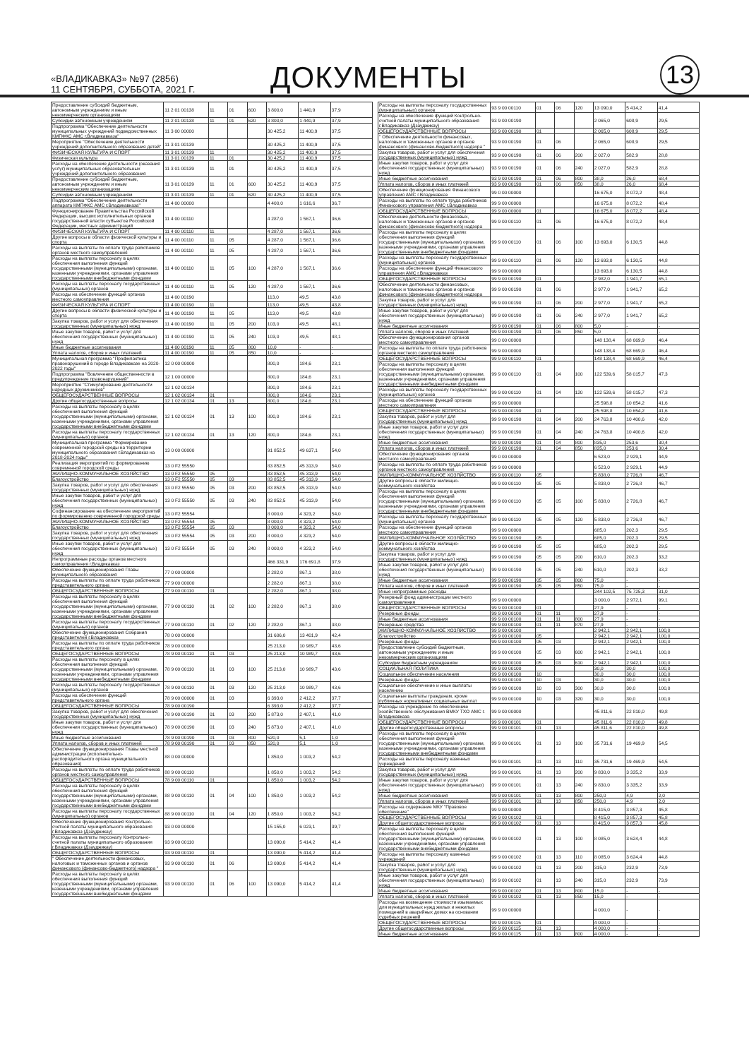«ВЛАДИКАВКАЗ» №97 (2856)
11 СЕНТЯБРЯ, СУББОТА, 2021 Г.
ДОКУМЕНТЫ
13
| Предоставление субсидий бюджетным, автономным учреждениям и иным некоммерческим организациям | 11 2 01 00138 | 11 | 01 | 600 | 3 800,0 | 1 440,9 | 37,9 |
| Субсидии автономным учреждениям | 11 2 01 00138 | 11 | 01 | 620 | 3 800,0 | 1 440,9 | 37,9 |
| Подпрограмма "Обеспечение деятельности муниципальных учреждений подведомственных КМПФКС АМС г.Владикавказа" | 11 3 00 00000 | | | | 30 425,2 | 11 400,9 | 37,5 |
| Мероприятие "Обеспечение деятельности учреждений дополнительного образования детей" | 11 3 01 00139 | | | | 30 425,2 | 11 400,9 | 37,5 |
| ФИЗИЧЕСКАЯ КУЛЬТУРА И СПОРТ | 11 3 01 00139 | 11 | | | 30 425,2 | 11 400,9 | 37,5 |
| Физическая культура | 11 3 01 00139 | 11 | 01 | | 30 425,2 | 11 400,9 | 37,5 |
| Расходы на обеспечение деятельности (оказания услуг) муниципальных образовательных учреждений дополнительного образования | 11 3 01 00139 | 11 | 01 | | 30 425,2 | 11 400,9 | 37,5 |
| Предоставление субсидий бюджетным, автономным учреждениям и иным некоммерческим организациям | 11 3 01 00139 | 11 | 01 | 600 | 30 425,2 | 11 400,9 | 37,5 |
| Субсидии автономным учреждениям | 11 3 01 00139 | 11 | 01 | 620 | 30 425,2 | 11 400,9 | 37,5 |
| Подпрограмма "Обеспечение деятельности аппарата КМПФКС АМС г.Владикавказа" | 11 4 00 00000 | | | | 4 400,0 | 1 616,6 | 36,7 |
| Функционирование Правительства Российской Федерации, высших исполнительных органов государственной власти субъектов Российской Федерации, местных администраций | 11 4 00 00110 | | | | 4 287,0 | 1 567,1 | 36,6 |
| ФИЗИЧЕСКАЯ КУЛЬТУРА И СПОРТ | 11 4 00 00110 | 11 | | | 4 287,0 | 1 567,1 | 36,6 |
| Другие вопросы в области физической культуры и спорта | 11 4 00 00110 | 11 | 05 | | 4 287,0 | 1 567,1 | 36,6 |
| Расходы на выплаты по оплате труда работников органов местного самоуправления | 11 4 00 00110 | 11 | 05 | | 4 287,0 | 1 567,1 | 36,6 |
| Расходы на выплаты персоналу в целях обеспечения выполнения функций государственными (муниципальными) органами, казенными учреждениями, органами управления государственными внебюджетными фондами | 11 4 00 00110 | 11 | 05 | 100 | 4 287,0 | 1 567,1 | 36,6 |
| Расходы на выплаты персоналу государственных (муниципальных) органов | 11 4 00 00110 | 11 | 05 | 120 | 4 287,0 | 1 567,1 | 36,6 |
| Расходы на обеспечение функций органов местного самоуправления | 11 4 00 00190 | | | | 113,0 | 49,5 | 43,8 |
| ФИЗИЧЕСКАЯ КУЛЬТУРА И СПОРТ | 11 4 00 00190 | 11 | | | 113,0 | 49,5 | 43,8 |
| Другие вопросы в области физической культуры и спорта | 11 4 00 00190 | 11 | 05 | | 113,0 | 49,5 | 43,8 |
| Закупка товаров, работ и услуг для обеспечения государственных (муниципальных) нужд | 11 4 00 00190 | 11 | 05 | 200 | 103,0 | 49,5 | 48,1 |
| Иные закупки товаров, работ и услуг для обеспечения государственных (муниципальных) нужд | 11 4 00 00190 | 11 | 05 | 240 | 103,0 | 49,5 | 48,1 |
| Иные бюджетные ассигнования | 11 4 00 00190 | 11 | 05 | 800 | 10,0 | - | - |
| Уплата налогов, сборов и иных платежей | 11 4 00 00190 | 11 | 05 | 850 | 10,0 | - | - |
| Муниципальная программа "Профилактика правонарушений в городе Владикавказе на 2020-2022 годы" | 12 0 00 00000 | | | | 800,0 | 184,6 | 23,1 |
| Подпрограмма "Вовлечение общественности в предупреждение правонарушений" | 12 1 00 00000 | | | | 800,0 | 184,6 | 23,1 |
| Мероприятие "Стимулирование деятельности народных дружинников" | 12 1 02 00134 | | | | 800,0 | 184,6 | 23,1 |
| ОБЩЕГОСУДАРСТВЕННЫЕ ВОПРОСЫ | 12 1 02 00134 | 01 | | | 800,0 | 184,6 | 23,1 |
| Другие общегосударственные вопросы | 12 1 02 00134 | 01 | 13 | | 800,0 | 184,6 | 23,1 |
| Расходы на выплаты персоналу в целях обеспечения выполнения функций государственными (муниципальными) органами, казенными учреждениями, органами управления государственными внебюджетными фондами | 12 1 02 00134 | 01 | 13 | 100 | 800,0 | 184,6 | 23,1 |
| Расходы на выплаты персоналу государственных (муниципальных) органов | 12 1 02 00134 | 01 | 13 | 120 | 800,0 | 184,6 | 23,1 |
| Муниципальная программа "Формирование современной городской среды на территории муниципального образования г.Владикавказ на 2018-2024 годы" | 13 0 00 00000 | | | | 91 852,5 | 49 637,1 | 54,0 |
| Реализация мероприятий по формированию современной городской среды | 13 0 F2 55550 | | | | 83 852,5 | 45 313,9 | 54,0 |
| ЖИЛИЩНО-КОММУНАЛЬНОЕ ХОЗЯЙСТВО | 13 0 F2 55550 | 05 | | | 83 852,5 | 45 313,9 | 54,0 |
| Благоустройство | 13 0 F2 55550 | 05 | 03 | | 83 852,5 | 45 313,9 | 54,0 |
| Закупка товаров, работ и услуг для обеспечения государственных (муниципальных) нужд | 13 0 F2 55550 | 05 | 03 | 200 | 83 852,5 | 45 313,9 | 54,0 |
| Иные закупки товаров, работ и услуг для обеспечения государственных (муниципальных) нужд | 13 0 F2 55550 | 05 | 03 | 240 | 83 852,5 | 45 313,9 | 54,0 |
| Софинансирование на обеспечение мероприятий по формированию современной городской среды | 13 0 F2 55554 | | | | 8 000,0 | 4 323,2 | 54,0 |
| ЖИЛИЩНО-КОММУНАЛЬНОЕ ХОЗЯЙСТВО | 13 0 F2 55554 | 05 | | | 8 000,0 | 4 323,2 | 54,0 |
| Благоустройство | 13 0 F2 55554 | 05 | 03 | | 8 000,0 | 4 323,2 | 54,0 |
| Закупка товаров, работ и услуг для обеспечения государственных (муниципальных) нужд | 13 0 F2 55554 | 05 | 03 | 200 | 8 000,0 | 4 323,2 | 54,0 |
| Иные закупки товаров, работ и услуг для обеспечения государственных (муниципальных) нужд | 13 0 F2 55554 | 05 | 03 | 240 | 8 000,0 | 4 323,2 | 54,0 |
| Непрограммные расходы органов местного самоуправления г.Владикавказ | | | | | 466 331,9 | 176 691,8 | 37,9 |
| Обеспечение функционирования Главы муниципального образования | 77 0 00 00000 | | | | 2 282,0 | 867,1 | 38,0 |
| Расходы на выплаты по оплате труда работников представительного органа | 77 9 00 00000 | | | | 2 282,0 | 867,1 | 38,0 |
| ОБЩЕГОСУДАРСТВЕННЫЕ ВОПРОСЫ | 77 9 00 00110 | 01 | | | 2 282,0 | 867,1 | 38,0 |
| Расходы на выплаты персоналу в целях обеспечения выполнения функций государственными (муниципальными) органами, казенными учреждениями, органами управления государственными внебюджетными фондами | 77 9 00 00110 | 01 | 02 | 100 | 2 282,0 | 867,1 | 38,0 |
| Расходы на выплаты персоналу государственных (муниципальных) органов | 77 9 00 00110 | 01 | 02 | 120 | 2 282,0 | 867,1 | 38,0 |
| Обеспечение функционирования Собрания представителей г.Владикавказ | 78 0 00 00000 | | | | 31 606,0 | 13 401,9 | 42,4 |
| Расходы на выплаты по оплате труда работников представительного органа | 78 9 00 00000 | | | | 25 213,0 | 10 989,7 | 43,6 |
| ОБЩЕГОСУДАРСТВЕННЫЕ ВОПРОСЫ | 78 9 00 00110 | 01 | 03 | | 25 213,0 | 10 989,7 | 43,6 |
| Расходы на выплаты персоналу в целях обеспечения выполнения функций государственными (муниципальными) органами, казенными учреждениями, органами управления государственными внебюджетными фондами | 78 9 00 00110 | 01 | 03 | 100 | 25 213,0 | 10 989,7 | 43,6 |
| Расходы на выплаты персоналу государственных (муниципальных) органов | 78 9 00 00110 | 01 | 03 | 120 | 25 213,0 | 10 989,7 | 43,6 |
| Расходы на обеспечение функций представительного органа | 78 9 00 00000 | 01 | 03 | | 6 393,0 | 2 412,2 | 37,7 |
| ОБЩЕГОСУДАРСТВЕННЫЕ ВОПРОСЫ | 78 9 00 00190 | | | | 6 393,0 | 2 412,2 | 37,7 |
| Закупка товаров, работ и услуг для обеспечения государственных (муниципальных) нужд | 78 9 00 00190 | 01 | 03 | 200 | 5 873,0 | 2 407,1 | 41,0 |
| Иные закупки товаров, работ и услуг для обеспечения государственных (муниципальных) нужд | 78 9 00 00190 | 01 | 03 | 240 | 5 873,0 | 2 407,1 | 41,0 |
| Иные бюджетные ассигнования | 78 9 00 00190 | 01 | 03 | 800 | 520,0 | 5,1 | 1,0 |
| Уплата налогов, сборов и иных платежей | 78 9 00 00190 | 01 | 03 | 850 | 520,0 | 5,1 | 1,0 |
| Обеспечение функционирования Главы местной администрации (исполнительно-распорядительного органа муниципального образования) | 88 0 00 00000 | | | | 1 850,0 | 1 003,2 | 54,2 |
| Расходы на выплаты по оплате труда работников органов местного самоуправления | 88 9 00 00110 | | | | 1 850,0 | 1 003,2 | 54,2 |
| ОБЩЕГОСУДАРСТВЕННЫЕ ВОПРОСЫ | 78 9 00 00110 | 01 | | | 1 850,0 | 1 003,2 | 54,2 |
| Расходы на выплаты персоналу в целях обеспечения выполнения функций государственными (муниципальными) органами, казенными учреждениями, органами управления государственными внебюджетными фондами | 88 9 00 00110 | 01 | 04 | 100 | 1 850,0 | 1 003,2 | 54,2 |
| Расходы на выплаты персоналу государственных (муниципальных) органов | 88 9 00 00110 | 01 | 04 | 120 | 1 850,0 | 1 003,2 | 54,2 |
| Обеспечение функционирования Контрольно-счетной палаты муниципального образования г.Владикавказ (Дзауджикау) | 93 0 00 00000 | | | | 15 155,0 | 6 023,1 | 39,7 |
| Расходы на выплаты персоналу Контрольно-счетной палаты муниципального образования г.Владикавказ (Дзауджикау) | 93 9 00 00110 | | | | 13 090,0 | 5 414,2 | 41,4 |
| ОБЩЕГОСУДАРСТВЕННЫЕ ВОПРОСЫ | 93 9 00 00110 | 01 | | | 13 090,0 | 5 414,2 | 41,4 |
| " Обеспечение деятельности финансовых, налоговых и таможенных органов и органов финансового (финансово-бюджетного) надзора " | 93 9 00 00110 | 01 | 06 | | 13 090,0 | 5 414,2 | 41,4 |
| Расходы на выплаты персоналу в целях обеспечения выполнения функций государственными (муниципальными) органами, казенными учреждениями, органами управления государственными внебюджетными фондами | 93 9 00 00110 | 01 | 06 | 100 | 13 090,0 | 5 414,2 | 41,4 |
| Расходы на выплаты персоналу государственных (муниципальных) органов | 93 9 00 00110 | 01 | 06 | 120 | 13 090,0 | 5 414,2 | 41,4 |
| Расходы на обеспечение функций Контрольно-счетной палаты муниципального образования г.Владикавказ (Дзауджикау) | 93 9 00 00190 | | | | 2 065,0 | 608,9 | 29,5 |
| ОБЩЕГОСУДАРСТВЕННЫЕ ВОПРОСЫ | 93 9 00 00190 | 01 | | | 2 065,0 | 608,9 | 29,5 |
| " Обеспечение деятельности финансовых, налоговых и таможенных органов и органов финансового (финансово-бюджетного) надзора " | 93 9 00 00190 | 01 | 06 | | 2 065,0 | 608,9 | 29,5 |
| Закупка товаров, работ и услуг для обеспечения государственных (муниципальных) нужд | 93 9 00 00190 | 01 | 06 | 200 | 2 027,0 | 582,9 | 28,8 |
| Иные закупки товаров, работ и услуг для обеспечения государственных (муниципальных) нужд | 93 9 00 00190 | 01 | 06 | 240 | 2 027,0 | 582,9 | 28,8 |
| Иные бюджетные ассигнования | 93 9 00 00190 | 01 | 06 | 800 | 38,0 | 26,0 | 68,4 |
| Уплата налогов, сборов и иных платежей | 93 9 00 00190 | 01 | 06 | 850 | 38,0 | 26,0 | 68,4 |
| Обеспечение функционирования Финансового управления АМС г.Владикавказ | 99 0 00 00000 | | | | 16 675,0 | 8 072,2 | 48,4 |
| Расходы на выплаты по оплате труда работников Финансового управления АМС г.Владикавказ | 99 9 00 00000 | | | | 16 675,0 | 8 072,2 | 48,4 |
| ОБЩЕГОСУДАРСТВЕННЫЕ ВОПРОСЫ | 99 9 00 00000 | 01 | | | 16 675,0 | 8 072,2 | 48,4 |
| Обеспечение деятельности финансовых, налоговых и таможенных органов и органов финансового (финансово-бюджетного) надзора | 99 9 00 00110 | 01 | 06 | | 16 675,0 | 8 072,2 | 48,4 |
| Расходы на выплаты персоналу в целях обеспечения выполнения функций государственными (муниципальными) органами, казенными учреждениями, органами управления государственными внебюджетными фондами | 99 9 00 00110 | 01 | 06 | 100 | 13 693,0 | 6 130,5 | 44,8 |
| Расходы на выплаты персоналу государственных (муниципальных) органов | 99 9 00 00110 | 01 | 06 | 120 | 13 693,0 | 6 130,5 | 44,8 |
| Расходы на обеспечение функций Финансового управления АМС г.Владикавказ | 99 9 00 00000 | | | | 13 693,0 | 6 130,5 | 44,8 |
| ОБЩЕГОСУДАРСТВЕННЫЕ ВОПРОСЫ | 99 9 00 00190 | 01 | | | 2 982,0 | 1 941,7 | 65,1 |
| Обеспечение деятельности финансовых, налоговых и таможенных органов и органов финансового (финансово-бюджетного) надзора | 99 9 00 00190 | 01 | 06 | | 2 977,0 | 1 941,7 | 65,2 |
| Закупка товаров, работ и услуг для государственных (муниципальных) нужд | 99 9 00 00190 | 01 | 06 | 200 | 2 977,0 | 1 941,7 | 65,2 |
| Иные закупки товаров, работ и услуг для обеспечения государственных (муниципальных) нужд | 99 9 00 00190 | 01 | 06 | 240 | 2 977,0 | 1 941,7 | 65,2 |
| Иные бюджетные ассигнования | 99 9 00 00190 | 01 | 06 | 800 | 5,0 | - | - |
| Уплата налогов, сборов и иных платежей | 99 9 00 00190 | 01 | 06 | 850 | 5,0 | - | - |
| Обеспечение функционирования органов местного самоуправления | 99 0 00 00000 | | | | 148 138,4 | 68 669,9 | 46,4 |
| Расходы на выплаты по оплате труда работников органов местного самоуправления | 99 9 00 00000 | | | | 148 138,4 | 68 669,9 | 46,4 |
| ОБЩЕГОСУДАРСТВЕННЫЕ ВОПРОСЫ | 99 9 00 00110 | 01 | | | 148 138,4 | 68 669,9 | 46,4 |
| Расходы на выплаты персоналу в целях обеспечения выполнения функций государственными (муниципальными) органами, казенными учреждениями, органами управления государственными внебюджетными фондами | 99 9 00 00110 | 01 | 04 | 100 | 122 539,6 | 58 015,7 | 47,3 |
| Расходы на выплаты персоналу государственных (муниципальных) органов | 99 9 00 00110 | 01 | 04 | 120 | 122 539,6 | 58 015,7 | 47,3 |
| Расходы на обеспечение функций органов местного самоуправления | 99 9 00 00000 | | | | 25 598,8 | 10 654,2 | 41,6 |
| ОБЩЕГОСУДАРСТВЕННЫЕ ВОПРОСЫ | 99 9 00 00190 | 01 | | | 25 598,8 | 10 654,2 | 41,6 |
| Закупка товаров, работ и услуг для государственных (муниципальных) нужд | 99 9 00 00190 | 01 | 04 | 200 | 24 763,8 | 10 400,6 | 42,0 |
| Иные закупки товаров, работ и услуг для обеспечения государственных (муниципальных) нужд | 99 9 00 00190 | 01 | 04 | 240 | 24 763,8 | 10 400,6 | 42,0 |
| Иные бюджетные ассигнования | 99 9 00 00190 | 01 | 04 | 800 | 835,0 | 253,6 | 30,4 |
| Уплата налогов, сборов и иных платежей | 99 9 00 00190 | 01 | 04 | 850 | 835,0 | 253,6 | 30,4 |
| Обеспечение функционирования органов местного самоуправления | 99 0 00 00000 | | | | 6 523,0 | 2 929,1 | 44,9 |
| Расходы на выплаты по оплате труда работников органов местного самоуправления | 99 9 00 00000 | | | | 6 523,0 | 2 929,1 | 44,9 |
| ЖИЛИЩНО-КОММУНАЛЬНОЕ ХОЗЯЙСТВО | 99 9 00 00110 | 05 | | | 5 838,0 | 2 726,8 | 46,7 |
| Другие вопросы в области жилищно-коммунального хозяйства | 99 9 00 00110 | 05 | 05 | | 5 838,0 | 2 726,8 | 46,7 |
| Расходы на выплаты персоналу в целях обеспечения выполнения функций государственными (муниципальными) органами, казенными учреждениями, органами управления государственными внебюджетными фондами | 99 9 00 00110 | 05 | 05 | 100 | 5 838,0 | 2 726,8 | 46,7 |
| Расходы на выплаты персоналу государственных (муниципальных) органов | 99 9 00 00110 | 05 | 05 | 120 | 5 838,0 | 2 726,8 | 46,7 |
| Расходы на обеспечение функций органов местного самоуправления | 99 9 00 00000 | | | | 685,0 | 202,3 | 29,5 |
| ЖИЛИЩНО-КОММУНАЛЬНОЕ ХОЗЯЙСТВО | 99 9 00 00190 | 05 | | | 685,0 | 202,3 | 29,5 |
| Другие вопросы в области жилищно-коммунального хозяйства | 99 9 00 00190 | 05 | 05 | | 685,0 | 202,3 | 29,5 |
| Закупка товаров, работ и услуг для государственных (муниципальных) нужд | 99 9 00 00190 | 05 | 05 | 200 | 610,0 | 202,3 | 33,2 |
| Иные закупки товаров, работ и услуг для обеспечения государственных (муниципальных) нужд | 99 9 00 00190 | 05 | 05 | 240 | 610,0 | 202,3 | 33,2 |
| Иные бюджетные ассигнования | 99 9 00 00190 | 05 | 05 | 800 | 75,0 | - | - |
| Уплата налогов, сборов и иных платежей | 99 9 00 00190 | 05 | 05 | 850 | 75,0 | - | - |
| Иные непрограммные расходы | | | | | 244 102,5 | 75 725,3 | 31,0 |
| Резервный фонд администрации местного самоуправления | 99 9 00 00000 | | | | 3 000,0 | 2 972,1 | 99,1 |
| ОБЩЕГОСУДАРСТВЕННЫЕ ВОПРОСЫ | 99 9 00 00100 | 01 | | | 27,9 | - | - |
| Резервные фонды | 99 9 00 00100 | 01 | 11 | | 27,9 | - | - |
| Иные бюджетные ассигнования | 99 9 00 00100 | 01 | 11 | 800 | 27,9 | - | - |
| Резервные средства | 99 9 00 00100 | 01 | 11 | 870 | 27,9 | - | - |
| ЖИЛИЩНО-КОММУНАЛЬНОЕ ХОЗЯЙСТВО | 99 9 00 00100 | | | | 2 942,1 | 2 942,1 | 100,0 |
| Благоустройство | 99 9 00 00100 | 05 | | | 2 942,1 | 2 942,1 | 100,0 |
| Резервные фонды | 99 9 00 00100 | 05 | 03 | | 2 942,1 | 2 942,1 | 100,0 |
| Предоставление субсидий бюджетным, автономным учреждениям и иным некоммерческим организациям | 99 9 00 00100 | 05 | 03 | 600 | 2 942,1 | 2 942,1 | 100,0 |
| Субсидии бюджетным учреждениям | 99 9 00 00100 | 05 | 03 | 610 | 2 942,1 | 2 942,1 | 100,0 |
| СОЦИАЛЬНАЯ ПОЛИТИКА | 99 9 00 00100 | | | | 30,0 | 30,0 | 100,0 |
| Социальное обеспечение населения | 99 9 00 00100 | 10 | | | 30,0 | 30,0 | 100,0 |
| Резервные фонды | 99 9 00 00100 | 10 | 03 | | 30,0 | 30,0 | 100,0 |
| Социальное обеспечение и иные выплаты населению | 99 9 00 00100 | 10 | 03 | 300 | 30,0 | 30,0 | 100,0 |
| Социальные выплаты гражданам, кроме публичных нормативных социальных выплат | 99 9 00 00100 | 10 | 03 | 320 | 30,0 | 30,0 | 100,0 |
| Расходы на учреждение по обеспечению хозяйственного обслуживания ВМКУ ТХО АМС г. Владикавказа | 99 9 00 00000 | | | | 45 811,6 | 22 810,0 | 49,8 |
| ОБЩЕГОСУДАРСТВЕННЫЕ ВОПРОСЫ | 99 9 00 00101 | 01 | | | 45 811,6 | 22 810,0 | 49,8 |
| Другие общегосударственные вопросы | 99 9 00 00101 | 01 | 13 | | 45 811,6 | 22 810,0 | 49,8 |
| Расходы на выплаты персоналу в целях обеспечения выполнения функций государственными (муниципальными) органами, казенными учреждениями, органами управления государственными внебюджетными фондами | 99 9 00 00101 | 01 | 13 | 100 | 35 731,6 | 19 469,9 | 54,5 |
| Расходы на выплаты персоналу казенных учреждений | 99 9 00 00101 | 01 | 13 | 110 | 35 731,6 | 19 469,9 | 54,5 |
| Закупка товаров, работ и услуг для государственных (муниципальных) нужд | 99 9 00 00101 | 01 | 13 | 200 | 9 830,0 | 3 335,2 | 33,9 |
| Иные закупки товаров, работ и услуг для обеспечения государственных (муниципальных) нужд | 99 9 00 00101 | 01 | 13 | 240 | 9 830,0 | 3 335,2 | 33,9 |
| Иные бюджетные ассигнования | 99 9 00 00101 | 01 | 13 | 800 | 250,0 | 4,9 | 2,0 |
| Уплата налогов, сборов и иных платежей | 99 9 00 00101 | 01 | 13 | 850 | 250,0 | 4,9 | 2,0 |
| Расходы на содержание МКУ "Правовое обеспечение" | 99 9 00 00000 | | | | 8 415,0 | 3 857,3 | 45,8 |
| ОБЩЕГОСУДАРСТВЕННЫЕ ВОПРОСЫ | 99 9 00 00102 | 01 | | | 8 415,0 | 3 857,3 | 45,8 |
| Другие общегосударственные вопросы | 99 9 00 00102 | 01 | 13 | | 8 415,0 | 3 857,3 | 45,8 |
| Расходы на выплаты персоналу в целях обеспечения выполнения функций государственными (муниципальными) органами, казенными учреждениями, органами управления государственными внебюджетными фондами | 99 9 00 00102 | 01 | 13 | 100 | 8 085,0 | 3 624,4 | 44,8 |
| Расходы на выплаты персоналу казенных учреждений | 99 9 00 00102 | 01 | 13 | 110 | 8 085,0 | 3 624,4 | 44,8 |
| Закупка товаров, работ и услуг для государственных (муниципальных) нужд | 99 9 00 00102 | 01 | 13 | 200 | 315,0 | 232,9 | 73,9 |
| Иные закупки товаров, работ и услуг для обеспечения государственных (муниципальных) нужд | 99 9 00 00102 | 01 | 13 | 240 | 315,0 | 232,9 | 73,9 |
| Иные бюджетные ассигнования | 99 9 00 00102 | 01 | 13 | 800 | 15,0 | - | - |
| Уплата налогов, сборов и иных платежей | 99 9 00 00102 | 01 | 13 | 850 | 15,0 | - | - |
| Расходы на возмещение стоимости изымаемых для муниципальных нужд жилых и нежилых помещений в аварийных домах на основании судебных решений | 99 9 00 00000 | | | | 4 000,0 | - | - |
| ОБЩЕГОСУДАРСТВЕННЫЕ ВОПРОСЫ | 99 9 00 00115 | 01 | | | 4 000,0 | - | - |
| Другие общегосударственные вопросы | 99 9 00 00115 | 01 | 13 | | 4 000,0 | - | - |
| Иные бюджетные ассигнования | 99 9 00 00115 | 01 | 13 | 800 | 4 000,0 | - | - |